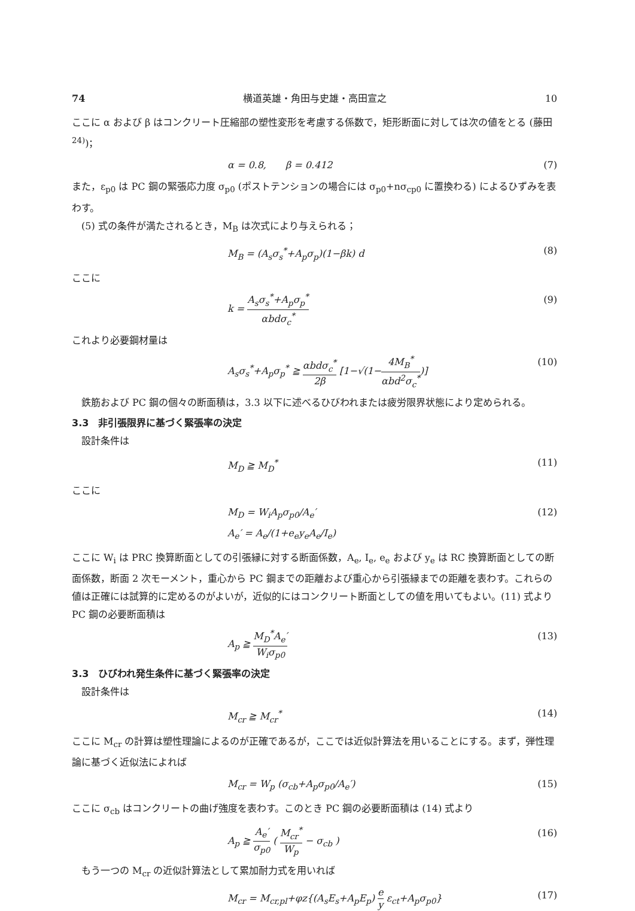74 横道英雄・角田与史雄・高田宣之 10
ここに α および β はコンクリート圧縮部の塑性変形を考慮する係数で，矩形断面に対しては次の値をとる (藤田<sup>24)</sup>)；
α = 0.8,　　β = 0.412 (7)
また，ε<sub>p0</sub> は PC 鋼の緊張応力度 σ<sub>p0</sub> (ポストテンションの場合には σ<sub>p0</sub>+nσ<sub>cp0</sub> に置換わる) によるひずみを表わす。
(5) 式の条件が満たされるとき，M<sub>B</sub> は次式により与えられる；
M<sub>B</sub> = (A<sub>s</sub>σ<sub>s</sub><sup>*</sup>+A<sub>p</sub>σ<sub>p</sub>)(1−βk) d (8)
ここに
k = A<sub>s</sub>σ<sub>s</sub><sup>*</sup>+A<sub>p</sub>σ<sub>p</sub><sup>*</sup> αbdσ<sub>c</sub><sup>*</sup> (9)
これより必要鋼材量は
A<sub>s</sub>σ<sub>s</sub><sup>*</sup>+A<sub>p</sub>σ<sub>p</sub><sup>*</sup> ≧ αbdσ<sub>c</sub><sup>*</sup> 2β [1−√(1−4M<sub>B</sub><sup>*</sup> αbd<sup>2</sup>σ<sub>c</sub><sup>*</sup>)] (10)
鉄筋および PC 鋼の個々の断面積は，3.3 以下に述べるひびわれまたは疲労限界状態により定められる。
3.3　非引張限界に基づく緊張率の決定
設計条件は
M<sub>D</sub> ≧ M<sub>D</sub><sup>*</sup> (11)
ここに
M<sub>D</sub> = W<sub>i</sub>A<sub>p</sub>σ<sub>p0</sub>/A<sub>e</sub>′
A<sub>e</sub>′ = A<sub>e</sub>/(1+e<sub>e</sub>y<sub>e</sub>A<sub>e</sub>/I<sub>e</sub>) (12)
ここに W<sub>i</sub> は PRC 換算断面としての引張縁に対する断面係数，A<sub>e</sub>, I<sub>e</sub>, e<sub>e</sub> および y<sub>e</sub> は RC 換算断面としての断面係数，断面 2 次モーメント，重心から PC 鋼までの距離および重心から引張縁までの距離を表わす。これらの値は正確には試算的に定めるのがよいが，近似的にはコンクリート断面としての値を用いてもよい。(11) 式より PC 鋼の必要断面積は
A<sub>p</sub> ≧ M<sub>D</sub><sup>*</sup>A<sub>e</sub>′ W<sub>i</sub>σ<sub>p0</sub> (13)
3.3　ひびわれ発生条件に基づく緊張率の決定
設計条件は
M<sub>cr</sub> ≧ M<sub>cr</sub><sup>*</sup> (14)
ここに M<sub>cr</sub> の計算は塑性理論によるのが正確であるが，ここでは近似計算法を用いることにする。まず，弾性理論に基づく近似法によれば
M<sub>cr</sub> = W<sub>p</sub> (σ<sub>cb</sub>+A<sub>p</sub>σ<sub>p0</sub>/A<sub>e</sub>′) (15)
ここに σ<sub>cb</sub> はコンクリートの曲げ強度を表わす。このとき PC 鋼の必要断面積は (14) 式より
A<sub>p</sub> ≧ A<sub>e</sub>′ σ<sub>p0</sub> ( M<sub>cr</sub><sup>*</sup> W<sub>p</sub> − σ<sub>cb</sub> ) (16)
もう一つの M<sub>cr</sub> の近似計算法として累加耐力式を用いれば
M<sub>cr</sub> = M<sub>cr,pl</sub>+φz{(A<sub>s</sub>E<sub>s</sub>+A<sub>p</sub>E<sub>p</sub>) e y ε<sub>ct</sub>+A<sub>p</sub>σ<sub>p0</sub>} (17)